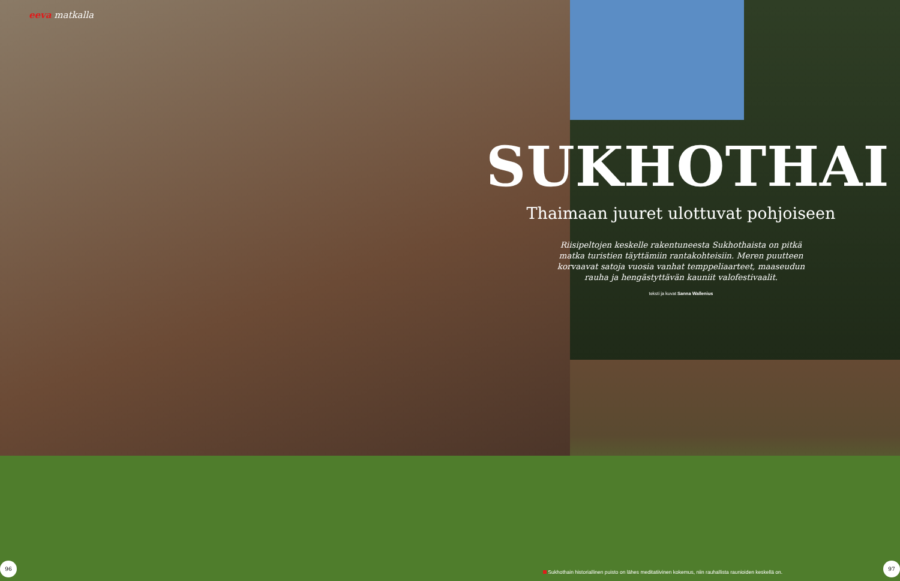eeva matkalla
SUKHOTHAI
Thaimaan juuret ulottuvat pohjoiseen
Riisipeltojen keskelle rakentuneesta Sukhothaista on pitkä matka turistien täyttämiin rantakohteisiin. Meren puutteen korvaavat satoja vuosia vanhat temppeliaarteet, maaseudun rauha ja hengästyttävän kauniit valofestivaalit.
teksti ja kuvat Sanna Wallenius
Sukhothain historiallinen puisto on lähes meditatiivinen kokemus, niin rauhallista raunioiden keskellä on.
96 97